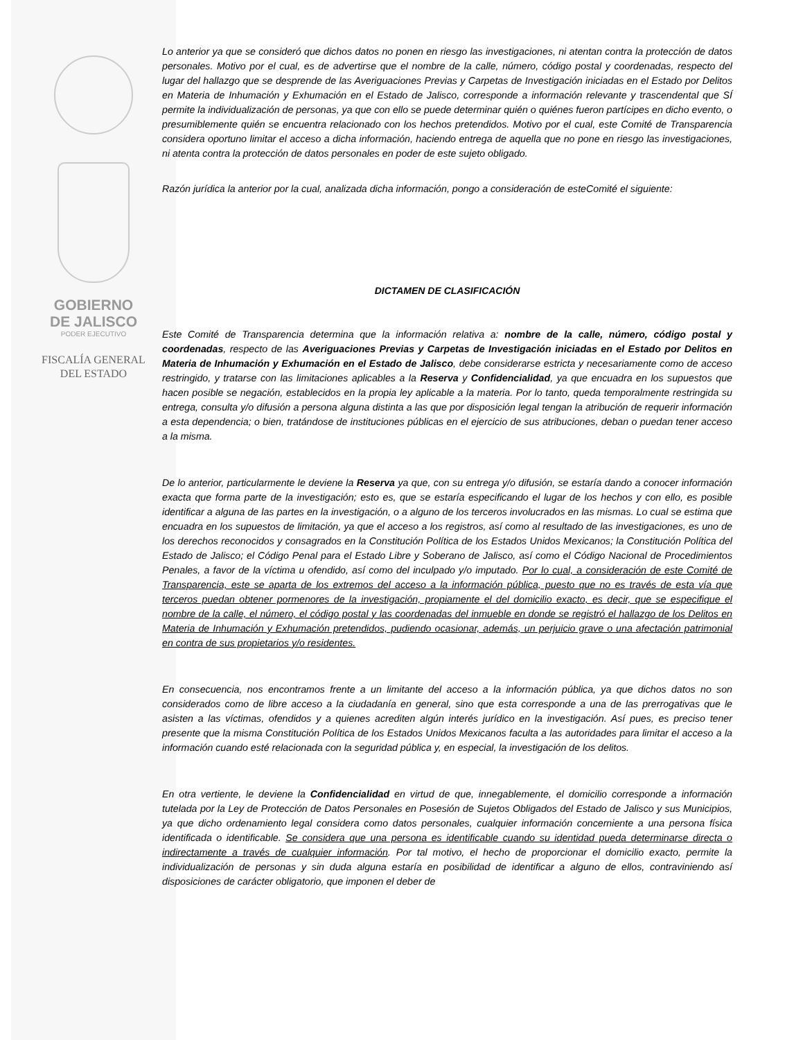GOBIERNO
DE JALISCO
PODER EJECUTIVO
FISCALÍA GENERAL
DEL ESTADO
Lo anterior ya que se consideró que dichos datos no ponen en riesgo las investigaciones, ni atentan contra la protección de datos personales. Motivo por el cual, es de advertirse que el nombre de la calle, número, código postal y coordenadas, respecto del lugar del hallazgo que se desprende de las Averiguaciones Previas y Carpetas de Investigación iniciadas en el Estado por Delitos en Materia de Inhumación y Exhumación en el Estado de Jalisco, corresponde a información relevante y trascendental que SÍ permite la individualización de personas, ya que con ello se puede determinar quién o quiénes fueron partícipes en dicho evento, o presumiblemente quién se encuentra relacionado con los hechos pretendidos. Motivo por el cual, este Comité de Transparencia considera oportuno limitar el acceso a dicha información, haciendo entrega de aquella que no pone en riesgo las investigaciones, ni atenta contra la protección de datos personales en poder de este sujeto obligado.
Razón jurídica la anterior por la cual, analizada dicha información, pongo a consideración de esteComité el siguiente:
DICTAMEN DE CLASIFICACIÓN
Este Comité de Transparencia determina que la información relativa a: nombre de la calle, número, código postal y coordenadas, respecto de las Averiguaciones Previas y Carpetas de Investigación iniciadas en el Estado por Delitos en Materia de Inhumación y Exhumación en el Estado de Jalisco, debe considerarse estricta y necesariamente como de acceso restringido, y tratarse con las limitaciones aplicables a la Reserva y Confidencialidad, ya que encuadra en los supuestos que hacen posible se negación, establecidos en la propia ley aplicable a la materia. Por lo tanto, queda temporalmente restringida su entrega, consulta y/o difusión a persona alguna distinta a las que por disposición legal tengan la atribución de requerir información a esta dependencia; o bien, tratándose de instituciones públicas en el ejercicio de sus atribuciones, deban o puedan tener acceso a la misma.
De lo anterior, particularmente le deviene la Reserva ya que, con su entrega y/o difusión, se estaría dando a conocer información exacta que forma parte de la investigación; esto es, que se estaría especificando el lugar de los hechos y con ello, es posible identificar a alguna de las partes en la investigación, o a alguno de los terceros involucrados en las mismas. Lo cual se estima que encuadra en los supuestos de limitación, ya que el acceso a los registros, así como al resultado de las investigaciones, es uno de los derechos reconocidos y consagrados en la Constitución Política de los Estados Unidos Mexicanos; la Constitución Política del Estado de Jalisco; el Código Penal para el Estado Libre y Soberano de Jalisco, así como el Código Nacional de Procedimientos Penales, a favor de la víctima u ofendido, así como del inculpado y/o imputado. Por lo cual, a consideración de este Comité de Transparencia, este se aparta de los extremos del acceso a la información pública, puesto que no es través de esta vía que terceros puedan obtener pormenores de la investigación, propiamente el del domicilio exacto, es decir, que se especifique el nombre de la calle, el número, el código postal y las coordenadas del inmueble en donde se registró el hallazgo de los Delitos en Materia de Inhumación y Exhumación pretendidos, pudiendo ocasionar, además, un perjuicio grave o una afectación patrimonial en contra de sus propietarios y/o residentes.
En consecuencia, nos encontramos frente a un limitante del acceso a la información pública, ya que dichos datos no son considerados como de libre acceso a la ciudadanía en general, sino que esta corresponde a una de las prerrogativas que le asisten a las víctimas, ofendidos y a quienes acrediten algún interés jurídico en la investigación. Así pues, es preciso tener presente que la misma Constitución Política de los Estados Unidos Mexicanos faculta a las autoridades para limitar el acceso a la información cuando esté relacionada con la seguridad pública y, en especial, la investigación de los delitos.
En otra vertiente, le deviene la Confidencialidad en virtud de que, innegablemente, el domicilio corresponde a información tutelada por la Ley de Protección de Datos Personales en Posesión de Sujetos Obligados del Estado de Jalisco y sus Municipios, ya que dicho ordenamiento legal considera como datos personales, cualquier información concerniente a una persona física identificada o identificable. Se considera que una persona es identificable cuando su identidad pueda determinarse directa o indirectamente a través de cualquier información. Por tal motivo, el hecho de proporcionar el domicilio exacto, permite la individualización de personas y sin duda alguna estaría en posibilidad de identificar a alguno de ellos, contraviniendo así disposiciones de carácter obligatorio, que imponen el deber de